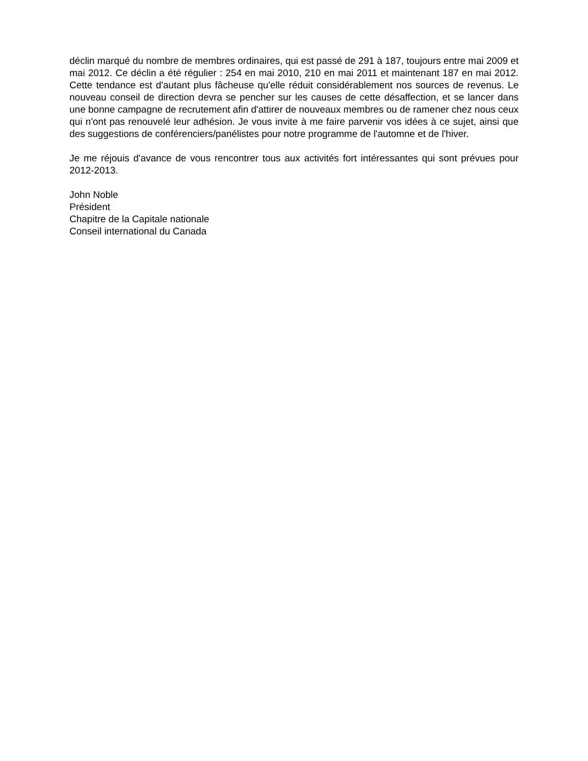déclin marqué du nombre de membres ordinaires, qui est passé de 291 à 187, toujours entre mai 2009 et mai 2012. Ce déclin a été régulier : 254 en mai 2010, 210 en mai 2011 et maintenant 187 en mai 2012. Cette tendance est d'autant plus fâcheuse qu'elle réduit considérablement nos sources de revenus. Le nouveau conseil de direction devra se pencher sur les causes de cette désaffection, et se lancer dans une bonne campagne de recrutement afin d'attirer de nouveaux membres ou de ramener chez nous ceux qui n'ont pas renouvelé leur adhésion. Je vous invite à me faire parvenir vos idées à ce sujet, ainsi que des suggestions de conférenciers/panélistes pour notre programme de l'automne et de l'hiver.
Je me réjouis d'avance de vous rencontrer tous aux activités fort intéressantes qui sont prévues pour 2012-2013.
John Noble
Président
Chapitre de la Capitale nationale
Conseil international du Canada